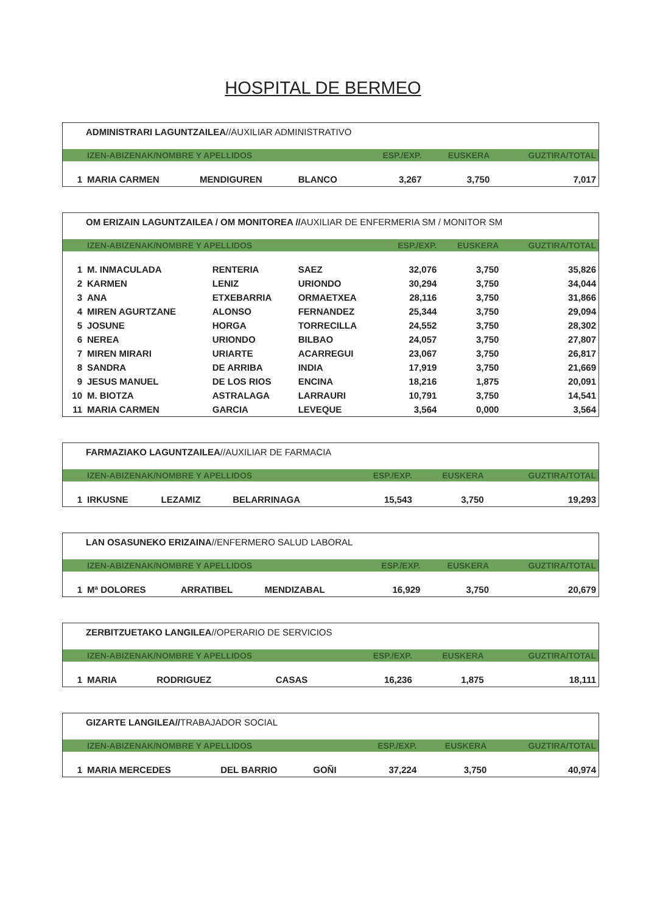HOSPITAL DE BERMEO
ADMINISTRARI LAGUNTZAILEA//AUXILIAR ADMINISTRATIVO
| | IZEN-ABIZENAK/NOMBRE Y APELLIDOS | | | ESP./EXP. | EUSKERA | GUZTIRA/TOTAL |
| --- | --- | --- | --- | --- | --- | --- |
| 1 | MARIA CARMEN | MENDIGUREN | BLANCO | 3,267 | 3,750 | 7,017 |
OM ERIZAIN LAGUNTZAILEA / OM MONITOREA //AUXILIAR DE ENFERMERIA SM / MONITOR SM
| | IZEN-ABIZENAK/NOMBRE Y APELLIDOS | | | ESP./EXP. | EUSKERA | GUZTIRA/TOTAL |
| --- | --- | --- | --- | --- | --- | --- |
| 1 | M. INMACULADA | RENTERIA | SAEZ | 32,076 | 3,750 | 35,826 |
| 2 | KARMEN | LENIZ | URIONDO | 30,294 | 3,750 | 34,044 |
| 3 | ANA | ETXEBARRIA | ORMAETXEA | 28,116 | 3,750 | 31,866 |
| 4 | MIREN AGURTZANE | ALONSO | FERNANDEZ | 25,344 | 3,750 | 29,094 |
| 5 | JOSUNE | HORGA | TORRECILLA | 24,552 | 3,750 | 28,302 |
| 6 | NEREA | URIONDO | BILBAO | 24,057 | 3,750 | 27,807 |
| 7 | MIREN MIRARI | URIARTE | ACARREGUI | 23,067 | 3,750 | 26,817 |
| 8 | SANDRA | DE ARRIBA | INDIA | 17,919 | 3,750 | 21,669 |
| 9 | JESUS MANUEL | DE LOS RIOS | ENCINA | 18,216 | 1,875 | 20,091 |
| 10 | M. BIOTZA | ASTRALAGA | LARRAURI | 10,791 | 3,750 | 14,541 |
| 11 | MARIA CARMEN | GARCIA | LEVEQUE | 3,564 | 0,000 | 3,564 |
FARMAZIAKO LAGUNTZAILEA//AUXILIAR DE FARMACIA
| | IZEN-ABIZENAK/NOMBRE Y APELLIDOS | | | ESP./EXP. | EUSKERA | GUZTIRA/TOTAL |
| --- | --- | --- | --- | --- | --- | --- |
| 1 | IRKUSNE | LEZAMIZ | BELARRINAGA | 15,543 | 3,750 | 19,293 |
LAN OSASUNEKO ERIZAINA//ENFERMERO SALUD LABORAL
| | IZEN-ABIZENAK/NOMBRE Y APELLIDOS | | | ESP./EXP. | EUSKERA | GUZTIRA/TOTAL |
| --- | --- | --- | --- | --- | --- | --- |
| 1 | Mª DOLORES | ARRATIBEL | MENDIZABAL | 16,929 | 3,750 | 20,679 |
ZERBITZUETAKO LANGILEA//OPERARIO DE SERVICIOS
| | IZEN-ABIZENAK/NOMBRE Y APELLIDOS | | | ESP./EXP. | EUSKERA | GUZTIRA/TOTAL |
| --- | --- | --- | --- | --- | --- | --- |
| 1 | MARIA | RODRIGUEZ | CASAS | 16,236 | 1,875 | 18,111 |
GIZARTE LANGILEA//TRABAJADOR SOCIAL
| | IZEN-ABIZENAK/NOMBRE Y APELLIDOS | | | ESP./EXP. | EUSKERA | GUZTIRA/TOTAL |
| --- | --- | --- | --- | --- | --- | --- |
| 1 | MARIA MERCEDES | DEL BARRIO | GOÑI | 37,224 | 3,750 | 40,974 |